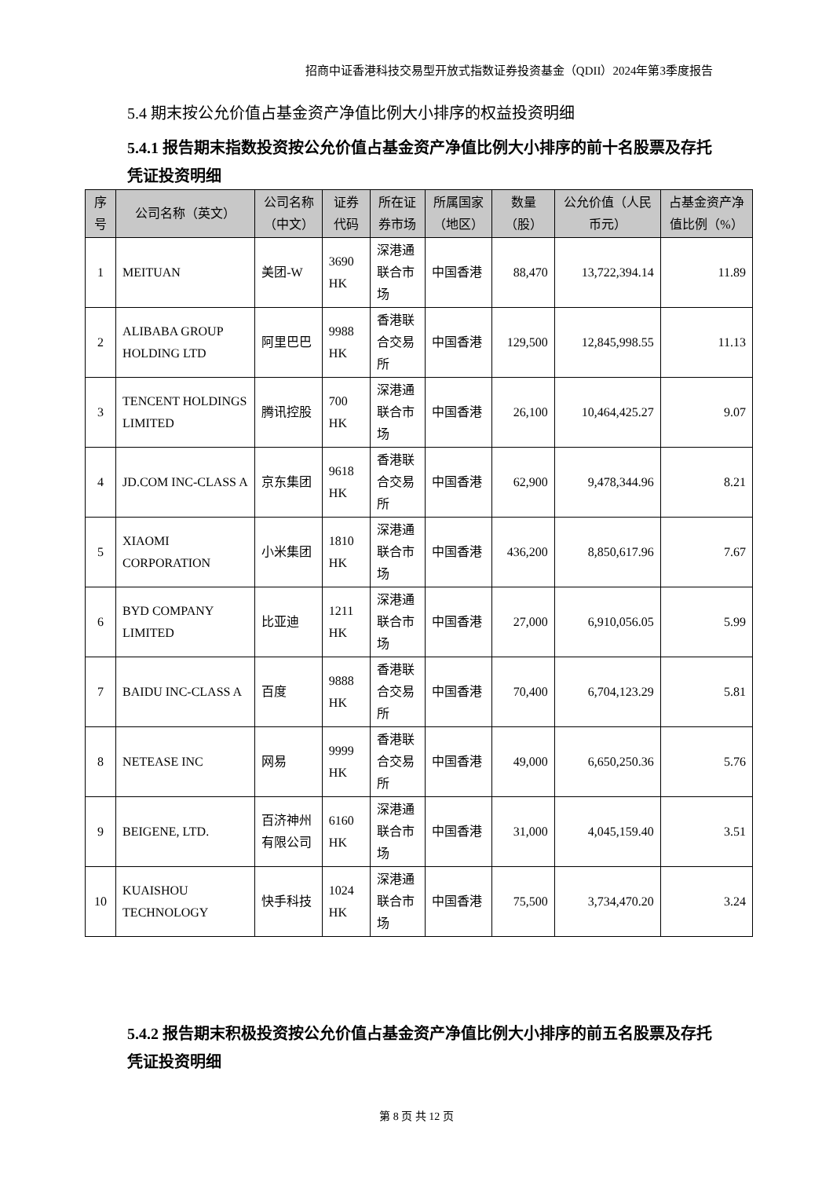招商中证香港科技交易型开放式指数证券投资基金（QDII）2024年第3季度报告
5.4 期末按公允价值占基金资产净值比例大小排序的权益投资明细
5.4.1 报告期末指数投资按公允价值占基金资产净值比例大小排序的前十名股票及存托凭证投资明细
| 序号 | 公司名称（英文） | 公司名称（中文） | 证券代码 | 所在证券市场 | 所属国家（地区） | 数量（股） | 公允价值（人民币元） | 占基金资产净值比例（%） |
| --- | --- | --- | --- | --- | --- | --- | --- | --- |
| 1 | MEITUAN | 美团-W | 3690 HK | 深港通联合市场 | 中国香港 | 88,470 | 13,722,394.14 | 11.89 |
| 2 | ALIBABA GROUP HOLDING LTD | 阿里巴巴 | 9988 HK | 香港联合交易所 | 中国香港 | 129,500 | 12,845,998.55 | 11.13 |
| 3 | TENCENT HOLDINGS LIMITED | 腾讯控股 | 700 HK | 深港通联合市场 | 中国香港 | 26,100 | 10,464,425.27 | 9.07 |
| 4 | JD.COM INC-CLASS A | 京东集团 | 9618 HK | 香港联合交易所 | 中国香港 | 62,900 | 9,478,344.96 | 8.21 |
| 5 | XIAOMI CORPORATION | 小米集团 | 1810 HK | 深港通联合市场 | 中国香港 | 436,200 | 8,850,617.96 | 7.67 |
| 6 | BYD COMPANY LIMITED | 比亚迪 | 1211 HK | 深港通联合市场 | 中国香港 | 27,000 | 6,910,056.05 | 5.99 |
| 7 | BAIDU INC-CLASS A | 百度 | 9888 HK | 香港联合交易所 | 中国香港 | 70,400 | 6,704,123.29 | 5.81 |
| 8 | NETEASE INC | 网易 | 9999 HK | 香港联合交易所 | 中国香港 | 49,000 | 6,650,250.36 | 5.76 |
| 9 | BEIGENE, LTD. | 百济神州有限公司 | 6160 HK | 深港通联合市场 | 中国香港 | 31,000 | 4,045,159.40 | 3.51 |
| 10 | KUAISHOU TECHNOLOGY | 快手科技 | 1024 HK | 深港通联合市场 | 中国香港 | 75,500 | 3,734,470.20 | 3.24 |
5.4.2 报告期末积极投资按公允价值占基金资产净值比例大小排序的前五名股票及存托凭证投资明细
第 8 页 共 12 页